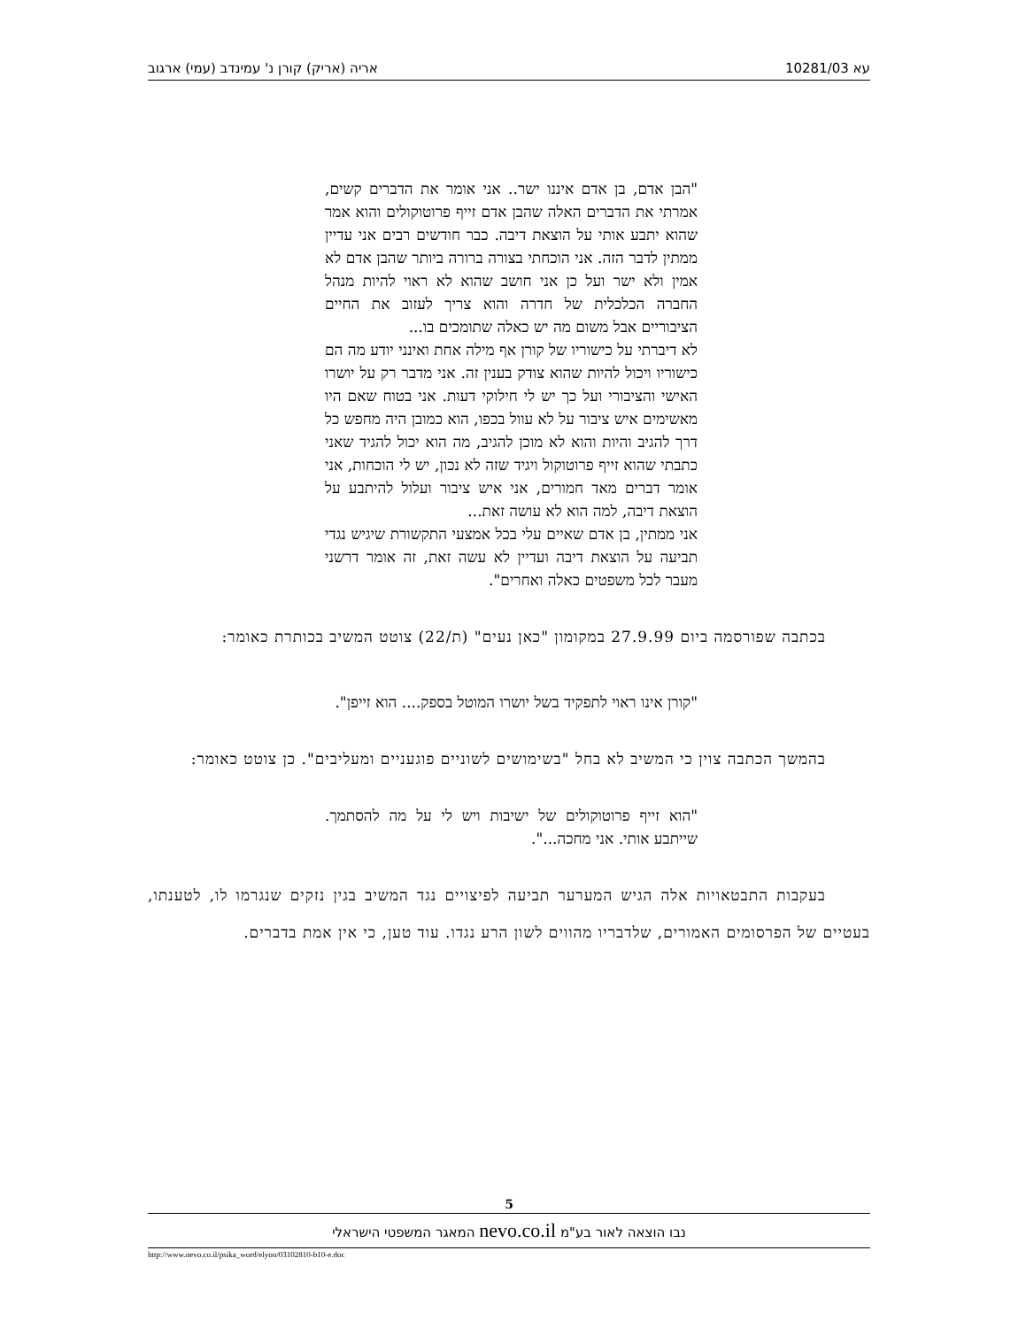עא 10281/03 אריה (אריק) קורן נ' עמינדב (עמי) ארגוב
"הבן אדם, בן אדם איננו ישר.. אני אומר את הדברים קשים, אמרתי את הדברים האלה שהבן אדם זייף פרוטוקולים והוא אמר שהוא יתבע אותי על הוצאת דיבה. כבר חודשים רבים אני עדיין ממתין לדבר הזה. אני הוכחתי בצורה ברורה ביותר שהבן אדם לא אמין ולא ישר ועל כן אני חושב שהוא לא ראוי להיות מנהל החברה הכלכלית של חדרה והוא צריך לעזוב את החיים הציבוריים אבל משום מה יש כאלה שתומכים בו...
לא דיברתי על כישוריו של קורן אף מילה אחת ואינני יודע מה הם כישוריו ויכול להיות שהוא צודק בענין זה. אני מדבר רק על יושרו האישי והציבורי ועל כך יש לי חילוקי דעות. אני בטוח שאם היו מאשימים איש ציבור על לא עוול בכפו, הוא כמובן היה מחפש כל דרך להגיב והיות והוא לא מוכן להגיב, מה הוא יכול להגיד שאני כתבתי שהוא זייף פרוטוקול ויגיד שזה לא נכון, יש לי הוכחות, אני אומר דברים מאד חמורים, אני איש ציבור ועלול להיתבע על הוצאת דיבה, למה הוא לא עושה זאת...
אני ממתין, בן אדם שאיים עלי בכל אמצעי התקשורת שיגיש נגדי תביעה על הוצאת דיבה ועדיין לא עשה זאת, זה אומר דרשני מעבר לכל משפטים כאלה ואחרים".
בכתבה שפורסמה ביום 27.9.99 במקומון "כאן נעים" (ת/22) צוטט המשיב בכותרת כאומר:
"קורן אינו ראוי לתפקיד בשל יושרו המוטל בספק.... הוא זייפן".
בהמשך הכתבה צוין כי המשיב לא בחל "בשימושים לשוניים פוגעניים ומעליבים". כן צוטט כאומר:
"הוא זייף פרוטוקולים של ישיבות ויש לי על מה להסתמך. שייתבע אותי. אני מחכה...".
בעקבות התבטאויות אלה הגיש המערער תביעה לפיצויים נגד המשיב בגין נזקים שנגרמו לו, לטענתו, בעטיים של הפרסומים האמורים, שלדבריו מהווים לשון הרע נגדו. עוד טען, כי אין אמת בדברים.
5
נבו הוצאה לאור בע"מ nevo.co.il המאגר המשפטי הישראלי
http://www.nevo.co.il/psika_word/elyon/03102810-b10-e.doc